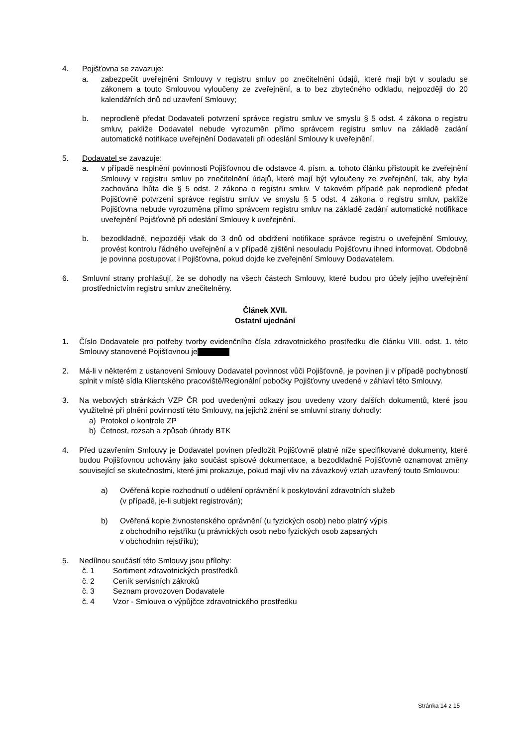4. Pojišťovna se zavazuje:
a. zabezpečit uveřejnění Smlouvy v registru smluv po znečitelnění údajů, které mají být v souladu se zákonem a touto Smlouvou vyloučeny ze zveřejnění, a to bez zbytečného odkladu, nejpozději do 20 kalendářních dnů od uzavření Smlouvy;
b. neprodleně předat Dodavateli potvrzení správce registru smluv ve smyslu § 5 odst. 4 zákona o registru smluv, pakliže Dodavatel nebude vyrozuměn přímo správcem registru smluv na základě zadání automatické notifikace uveřejnění Dodavateli při odeslání Smlouvy k uveřejnění.
5. Dodavatel se zavazuje:
a. v případě nesplnění povinnosti Pojišťovnou dle odstavce 4. písm. a. tohoto článku přistoupit ke zveřejnění Smlouvy v registru smluv po znečitelnění údajů, které mají být vyloučeny ze zveřejnění, tak, aby byla zachována lhůta dle § 5 odst. 2 zákona o registru smluv. V takovém případě pak neprodleně předat Pojišťovně potvrzení správce registru smluv ve smyslu § 5 odst. 4 zákona o registru smluv, pakliže Pojišťovna nebude vyrozuměna přímo správcem registru smluv na základě zadání automatické notifikace uveřejnění Pojišťovně při odeslání Smlouvy k uveřejnění.
b. bezodkladně, nejpozději však do 3 dnů od obdržení notifikace správce registru o uveřejnění Smlouvy, provést kontrolu řádného uveřejnění a v případě zjištění nesouladu Pojišťovnu ihned informovat. Obdobně je povinna postupovat i Pojišťovna, pokud dojde ke zveřejnění Smlouvy Dodavatelem.
6. Smluvní strany prohlašují, že se dohodly na všech částech Smlouvy, které budou pro účely jejího uveřejnění prostřednictvím registru smluv znečitelněny.
Článek XVII.
Ostatní ujednání
1. Číslo Dodavatele pro potřeby tvorby evidenčního čísla zdravotnického prostředku dle článku VIII. odst. 1. této Smlouvy stanovené Pojišťovnou je
2. Má-li v některém z ustanovení Smlouvy Dodavatel povinnost vůči Pojišťovně, je povinen ji v případě pochybností splnit v místě sídla Klientského pracoviště/Regionální pobočky Pojišťovny uvedené v záhlaví této Smlouvy.
3. Na webových stránkách VZP ČR pod uvedenými odkazy jsou uvedeny vzory dalších dokumentů, které jsou využitelné při plnění povinností této Smlouvy, na jejichž znění se smluvní strany dohodly:
a) Protokol o kontrole ZP
b) Četnost, rozsah a způsob úhrady BTK
4. Před uzavřením Smlouvy je Dodavatel povinen předložit Pojišťovně platné níže specifikované dokumenty, které budou Pojišťovnou uchovány jako součást spisové dokumentace, a bezodkladně Pojišťovně oznamovat změny související se skutečnostmi, které jimi prokazuje, pokud mají vliv na závazkový vztah uzavřený touto Smlouvou:
a) Ověřená kopie rozhodnutí o udělení oprávnění k poskytování zdravotních služeb
(v případě, je-li subjekt registrován);
b) Ověřená kopie živnostenského oprávnění (u fyzických osob) nebo platný výpis
z obchodního rejstříku (u právnických osob nebo fyzických osob zapsaných
v obchodním rejstříku);
5. Nedílnou součástí této Smlouvy jsou přílohy:
č. 1 Sortiment zdravotnických prostředků
č. 2 Ceník servisních zákroků
č. 3 Seznam provozoven Dodavatele
č. 4 Vzor - Smlouva o výpůjčce zdravotnického prostředku
Stránka 14 z 15